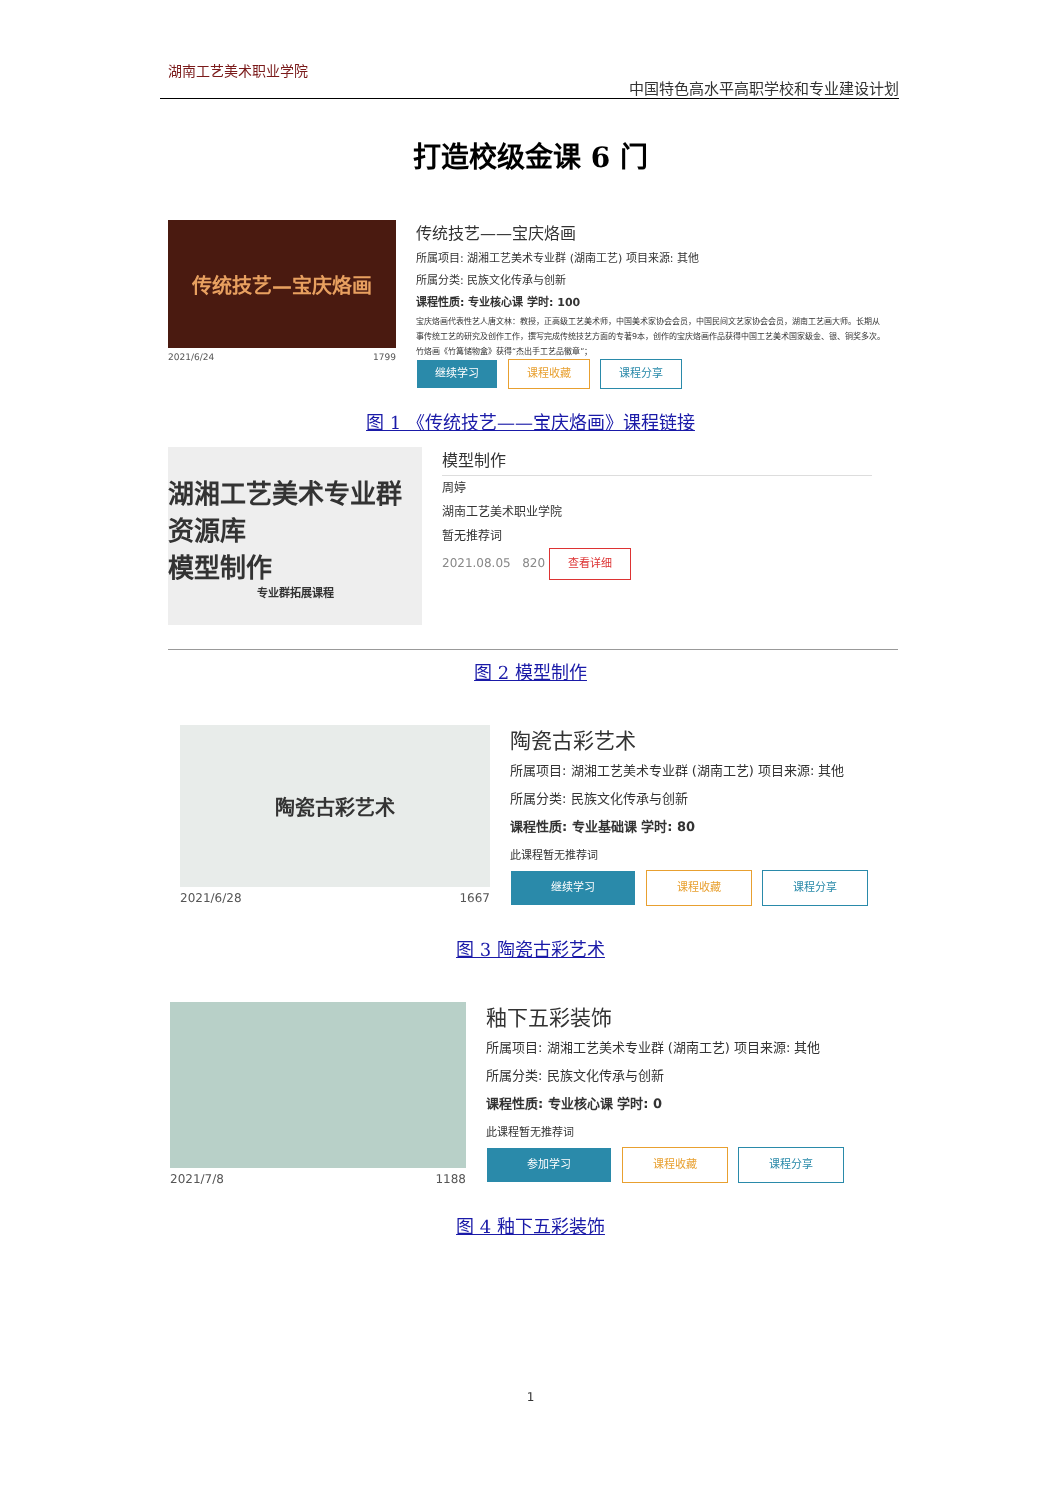湖南工艺美术职业学院
中国特色高水平高职学校和专业建设计划
打造校级金课 6 门
传统技艺—宝庆烙画
2021/6/24 1799
传统技艺——宝庆烙画
所属项目: 湖湘工艺美术专业群 (湖南工艺) 项目来源: 其他
所属分类: 民族文化传承与创新
课程性质: 专业核心课 学时: 100
宝庆烙画代表性艺人唐文林：教授，正高级工艺美术师，中国美术家协会会员，中国民间文艺家协会会员，湖南工艺画大师。长期从事传统工艺的研究及创作工作，撰写完成传统技艺方面的专著9本，创作的宝庆烙画作品获得中国工艺美术国家级金、银、铜奖多次。竹烙画《竹篝储物盒》获得“杰出手工艺品徽章”；
继续学习 课程收藏 课程分享
图 1 《传统技艺——宝庆烙画》课程链接
湖湘工艺美术专业群资源库
模型制作
专业群拓展课程
模型制作
周婷
湖南工艺美术职业学院
暂无推荐词
2021.08.05 820 查看详细
图 2 模型制作
陶瓷古彩艺术
2021/6/28 1667
陶瓷古彩艺术
所属项目: 湖湘工艺美术专业群 (湖南工艺) 项目来源: 其他
所属分类: 民族文化传承与创新
课程性质: 专业基础课 学时: 80
此课程暂无推荐词
继续学习 课程收藏 课程分享
图 3 陶瓷古彩艺术
2021/7/8 1188
釉下五彩装饰
所属项目: 湖湘工艺美术专业群 (湖南工艺) 项目来源: 其他
所属分类: 民族文化传承与创新
课程性质: 专业核心课 学时: 0
此课程暂无推荐词
参加学习 课程收藏 课程分享
图 4 釉下五彩装饰
1